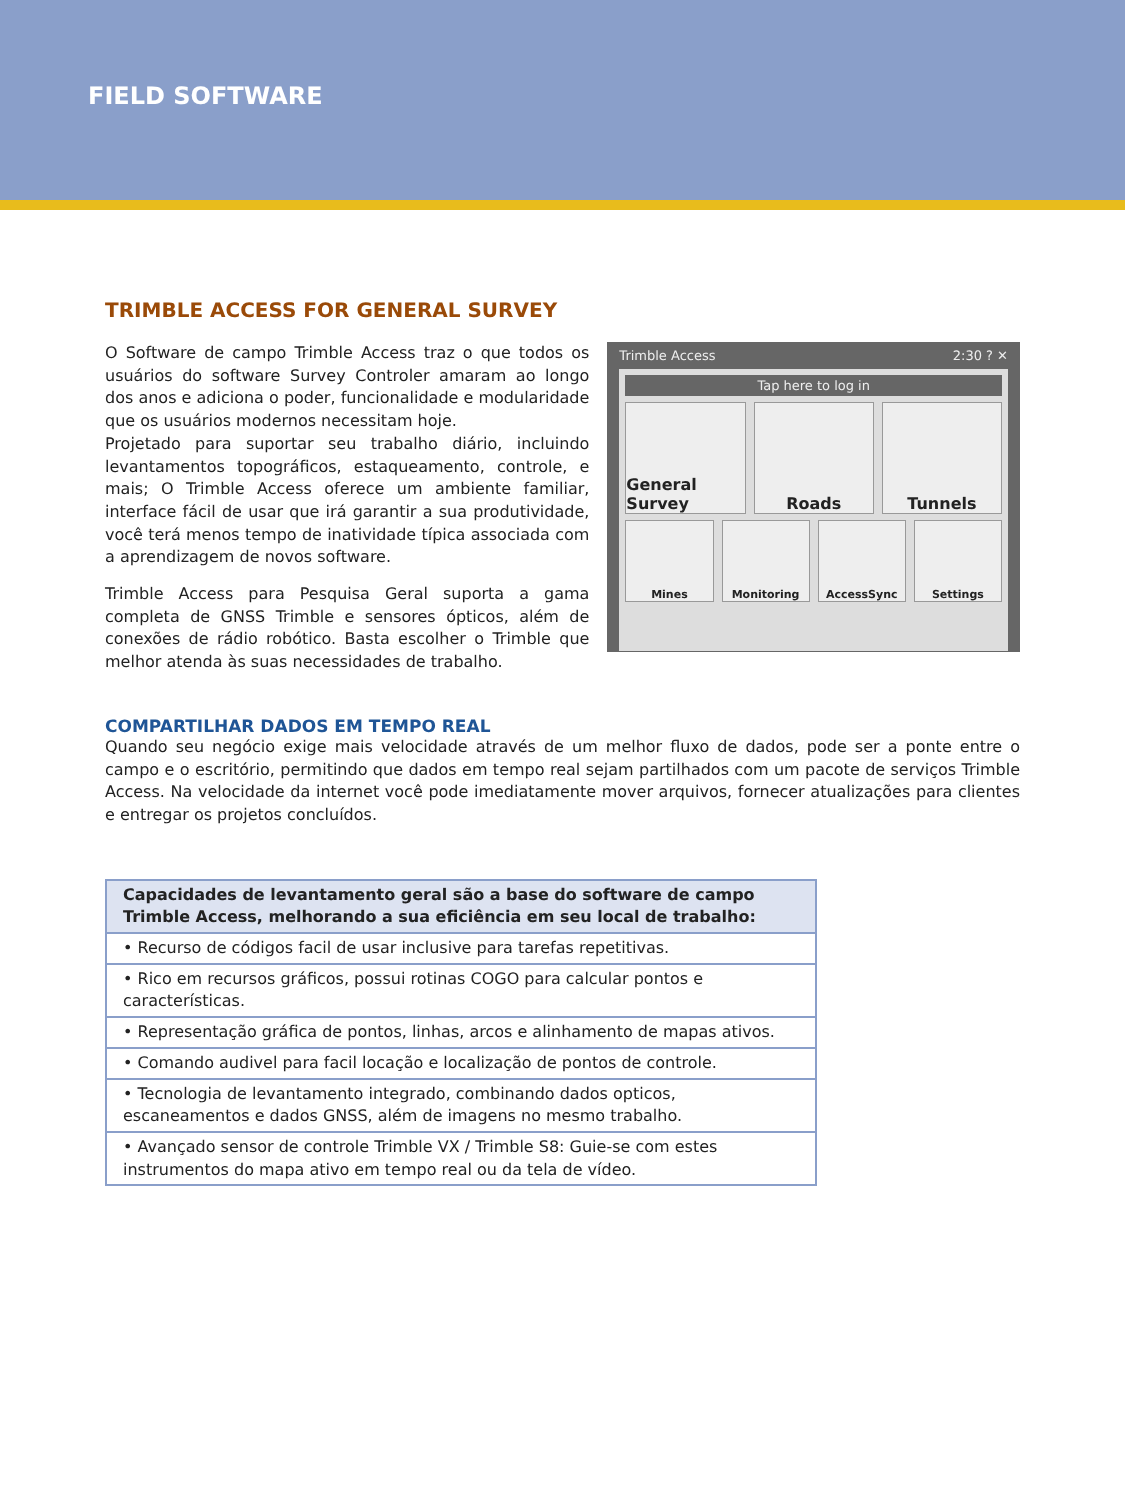FIELD SOFTWARE
TRIMBLE ACCESS FOR GENERAL SURVEY
O Software de campo Trimble Access traz o que todos os usuários do software Survey Controler amaram ao longo dos anos e adiciona o poder, funcionalidade e modularidade que os usuários modernos necessitam hoje.
Projetado para suportar seu trabalho diário, incluindo levantamentos topográficos, estaqueamento, controle, e mais; O Trimble Access oferece um ambiente familiar, interface fácil de usar que irá garantir a sua produtividade, você terá menos tempo de inatividade típica associada com a aprendizagem de novos software.
Trimble Access para Pesquisa Geral suporta a gama completa de GNSS Trimble e sensores ópticos, além de conexões de rádio robótico. Basta escolher o Trimble que melhor atenda às suas necessidades de trabalho.
Trimble Access 2:30 ? ✕
Tap here to log in
General Survey Roads Tunnels
Mines Monitoring AccessSync Settings
COMPARTILHAR DADOS EM TEMPO REAL
Quando seu negócio exige mais velocidade através de um melhor fluxo de dados, pode ser a ponte entre o campo e o escritório, permitindo que dados em tempo real sejam partilhados com um pacote de serviços Trimble Access. Na velocidade da internet você pode imediatamente mover arquivos, fornecer atualizações para clientes e entregar os projetos concluídos.
| Capacidades de levantamento geral são a base do software de campo Trimble Access, melhorando a sua eficiência em seu local de trabalho: |
| --- |
| • Recurso de códigos facil de usar inclusive para tarefas repetitivas. |
| • Rico em recursos gráficos, possui rotinas COGO para calcular pontos e características. |
| • Representação gráfica de pontos, linhas, arcos e alinhamento de mapas ativos. |
| • Comando audivel para facil locação e localização de pontos de controle. |
| • Tecnologia de levantamento integrado, combinando dados opticos, escaneamentos e dados GNSS, além de imagens no mesmo trabalho. |
| • Avançado sensor de controle Trimble VX / Trimble S8: Guie-se com estes instrumentos do mapa ativo em tempo real ou da tela de vídeo. |